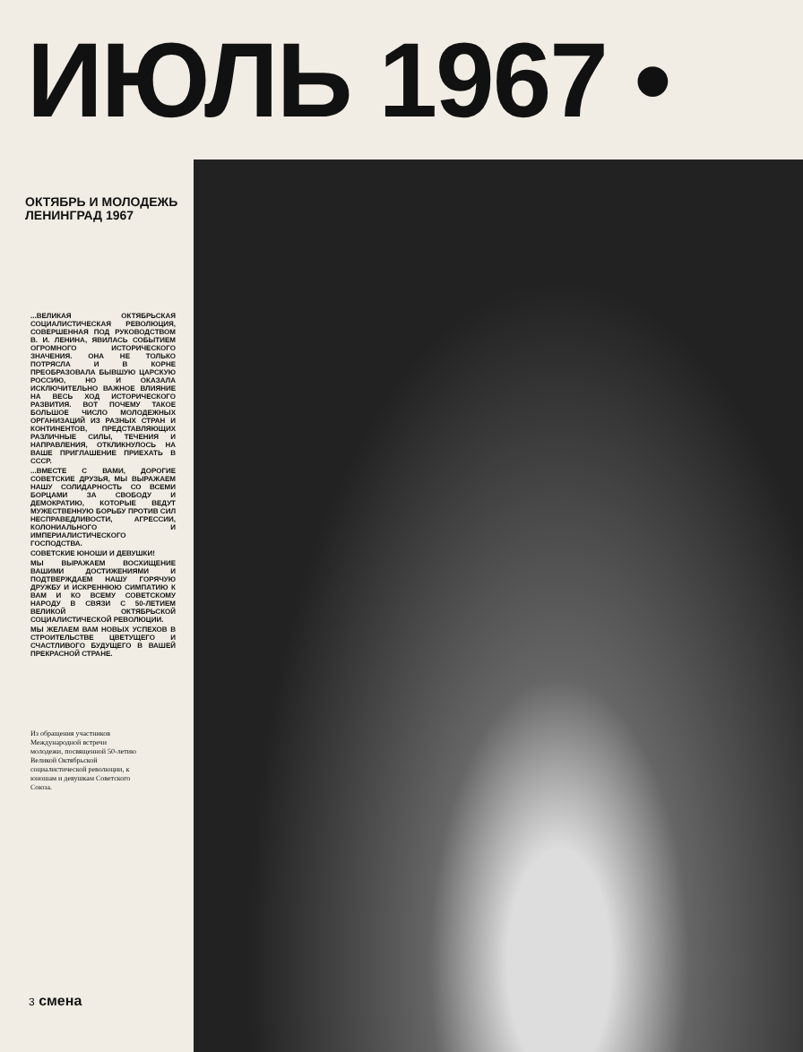ИЮЛЬ 1967 •
ОКТЯБРЬ И МОЛОДЕЖЬ ЛЕНИНГРАД 1967
...ВЕЛИКАЯ ОКТЯБРЬСКАЯ СОЦИАЛИСТИЧЕСКАЯ РЕВОЛЮЦИЯ, СОВЕРШЕННАЯ ПОД РУКОВОДСТВОМ В. И. ЛЕНИНА, ЯВИЛАСЬ СОБЫТИЕМ ОГРОМНОГО ИСТОРИЧЕСКОГО ЗНАЧЕНИЯ. ОНА НЕ ТОЛЬКО ПОТРЯСЛА И В КОРНЕ ПРЕОБРАЗОВАЛА БЫВШУЮ ЦАРСКУЮ РОССИЮ, НО И ОКАЗАЛА ИСКЛЮЧИТЕЛЬНО ВАЖНОЕ ВЛИЯНИЕ НА ВЕСЬ ХОД ИСТОРИЧЕСКОГО РАЗВИТИЯ. ВОТ ПОЧЕМУ ТАКОЕ БОЛЬШОЕ ЧИСЛО МОЛОДЕЖНЫХ ОРГАНИЗАЦИЙ ИЗ РАЗНЫХ СТРАН И КОНТИНЕНТОВ, ПРЕДСТАВЛЯЮЩИХ РАЗЛИЧНЫЕ СИЛЫ, ТЕЧЕНИЯ И НАПРАВЛЕНИЯ, ОТКЛИКНУЛОСЬ НА ВАШЕ ПРИГЛАШЕНИЕ ПРИЕХАТЬ В СССР.
...ВМЕСТЕ С ВАМИ, ДОРОГИЕ СОВЕТСКИЕ ДРУЗЬЯ, МЫ ВЫРАЖАЕМ НАШУ СОЛИДАРНОСТЬ СО ВСЕМИ БОРЦАМИ ЗА СВОБОДУ И ДЕМОКРАТИЮ, КОТОРЫЕ ВЕДУТ МУЖЕСТВЕННУЮ БОРЬБУ ПРОТИВ СИЛ НЕСПРАВЕДЛИВОСТИ, АГРЕССИИ, КОЛОНИАЛЬНОГО И ИМПЕРИАЛИСТИЧЕСКОГО ГОСПОДСТВА.
СОВЕТСКИЕ ЮНОШИ И ДЕВУШКИ!
МЫ ВЫРАЖАЕМ ВОСХИЩЕНИЕ ВАШИМИ ДОСТИЖЕНИЯМИ И ПОДТВЕРЖДАЕМ НАШУ ГОРЯЧУЮ ДРУЖБУ И ИСКРЕННЮЮ СИМПАТИЮ К ВАМ И КО ВСЕМУ СОВЕТСКОМУ НАРОДУ В СВЯЗИ С 50-ЛЕТИЕМ ВЕЛИКОЙ ОКТЯБРЬСКОЙ СОЦИАЛИСТИЧЕСКОЙ РЕВОЛЮЦИИ.
МЫ ЖЕЛАЕМ ВАМ НОВЫХ УСПЕХОВ В СТРОИТЕЛЬСТВЕ ЦВЕТУЩЕГО И СЧАСТЛИВОГО БУДУЩЕГО В ВАШЕЙ ПРЕКРАСНОЙ СТРАНЕ.
Из обращения участников Международной встречи молодежи, посвященной 50-летию Великой Октябрьской социалистической революции, к юношам и девушкам Советского Союза.
3 смена